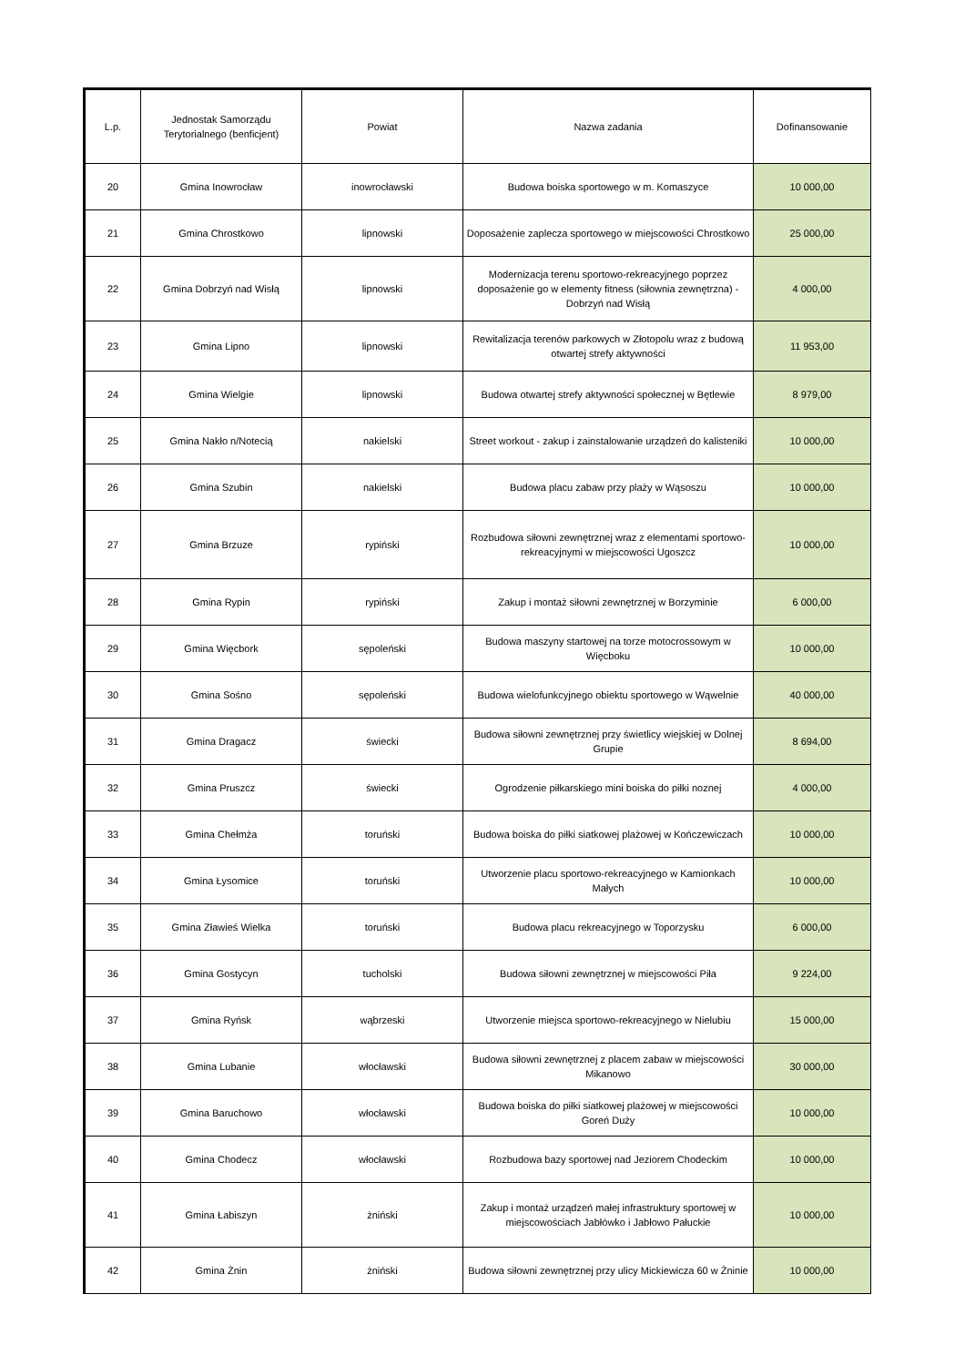| L.p. | Jednostak Samorządu Terytorialnego (benficjent) | Powiat | Nazwa zadania | Dofinansowanie |
| --- | --- | --- | --- | --- |
| 20 | Gmina Inowrocław | inowrocławski | Budowa boiska sportowego w m. Komaszyce | 10 000,00 |
| 21 | Gmina Chrostkowo | lipnowski | Doposażenie zaplecza sportowego w miejscowości Chrostkowo | 25 000,00 |
| 22 | Gmina Dobrzyń nad Wisłą | lipnowski | Modernizacja terenu sportowo-rekreacyjnego poprzez doposażenie go w elementy fitness (siłownia zewnętrzna) - Dobrzyń nad Wisłą | 4 000,00 |
| 23 | Gmina Lipno | lipnowski | Rewitalizacja terenów parkowych w Złotopolu wraz z budową otwartej strefy aktywności | 11 953,00 |
| 24 | Gmina Wielgie | lipnowski | Budowa otwartej strefy aktywności społecznej w Bętlewie | 8 979,00 |
| 25 | Gmina Nakło n/Notecią | nakielski | Street workout - zakup i zainstalowanie urządzeń do kalisteniki | 10 000,00 |
| 26 | Gmina Szubin | nakielski | Budowa placu zabaw przy plaży w Wąsoszu | 10 000,00 |
| 27 | Gmina Brzuze | rypiński | Rozbudowa siłowni zewnętrznej wraz z elementami sportowo-rekreacyjnymi w miejscowości Ugoszcz | 10 000,00 |
| 28 | Gmina Rypin | rypiński | Zakup i montaż siłowni zewnętrznej w Borzyminie | 6 000,00 |
| 29 | Gmina Więcbork | sępoleński | Budowa maszyny startowej na torze motocrossowym w Więcboku | 10 000,00 |
| 30 | Gmina Sośno | sępoleński | Budowa wielofunkcyjnego obiektu sportowego w Wąwelnie | 40 000,00 |
| 31 | Gmina Dragacz | świecki | Budowa siłowni zewnętrznej przy świetlicy wiejskiej w Dolnej Grupie | 8 694,00 |
| 32 | Gmina Pruszcz | świecki | Ogrodzenie piłkarskiego mini boiska do piłki noznej | 4 000,00 |
| 33 | Gmina Chełmża | toruński | Budowa boiska do piłki siatkowej plażowej w Kończewiczach | 10 000,00 |
| 34 | Gmina Łysomice | toruński | Utworzenie placu sportowo-rekreacyjnego w Kamionkach Małych | 10 000,00 |
| 35 | Gmina Zławieś Wielka | toruński | Budowa placu rekreacyjnego w Toporzysku | 6 000,00 |
| 36 | Gmina Gostycyn | tucholski | Budowa siłowni zewnętrznej w miejscowości Piła | 9 224,00 |
| 37 | Gmina Ryńsk | wąbrzeski | Utworzenie miejsca sportowo-rekreacyjnego w Nielubiu | 15 000,00 |
| 38 | Gmina Lubanie | włocławski | Budowa siłowni zewnętrznej z placem zabaw w miejscowości Mikanowo | 30 000,00 |
| 39 | Gmina Baruchowo | włocławski | Budowa boiska do piłki siatkowej plażowej w miejscowości Goreń Duży | 10 000,00 |
| 40 | Gmina Chodecz | włocławski | Rozbudowa bazy sportowej nad Jeziorem Chodeckim | 10 000,00 |
| 41 | Gmina Łabiszyn | żniński | Zakup i montaż urządzeń małej infrastruktury sportowej w miejscowościach Jabłówko i Jabłowo Pałuckie | 10 000,00 |
| 42 | Gmina Żnin | żniński | Budowa siłowni zewnętrznej przy ulicy Mickiewicza 60 w Żninie | 10 000,00 |